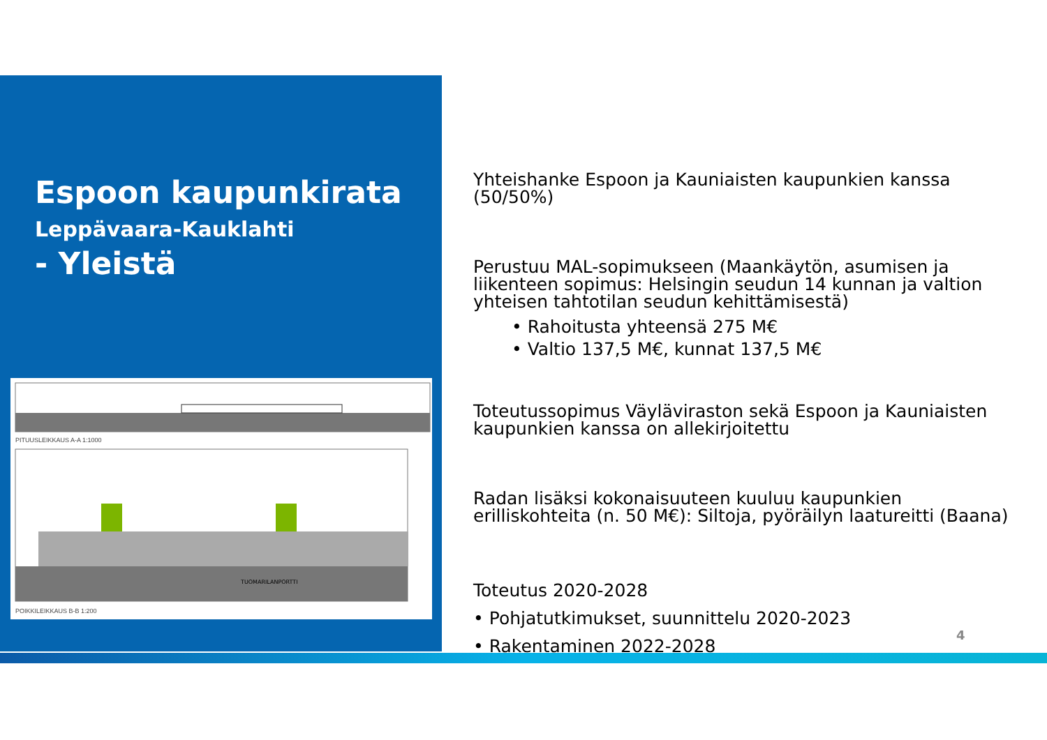Espoon kaupunkirata
Leppävaara-Kauklahti
- Yleistä
PITUUSLEIKKAUS A-A 1:1000
TUOMARILANPORTTI
POIKKILEIKKAUS B-B 1:200
Yhteishanke Espoon ja Kauniaisten kaupunkien kanssa (50/50%)
Perustuu MAL-sopimukseen (Maankäytön, asumisen ja liikenteen sopimus: Helsingin seudun 14 kunnan ja valtion yhteisen tahtotilan seudun kehittämisestä)
• Rahoitusta yhteensä 275 M€
• Valtio 137,5 M€, kunnat 137,5 M€
Toteutussopimus Väyläviraston sekä Espoon ja Kauniaisten kaupunkien kanssa on allekirjoitettu
Radan lisäksi kokonaisuuteen kuuluu kaupunkien erilliskohteita (n. 50 M€): Siltoja, pyöräilyn laatureitti (Baana)
Toteutus 2020-2028
• Pohjatutkimukset, suunnittelu 2020-2023
• Rakentaminen 2022-2028
4